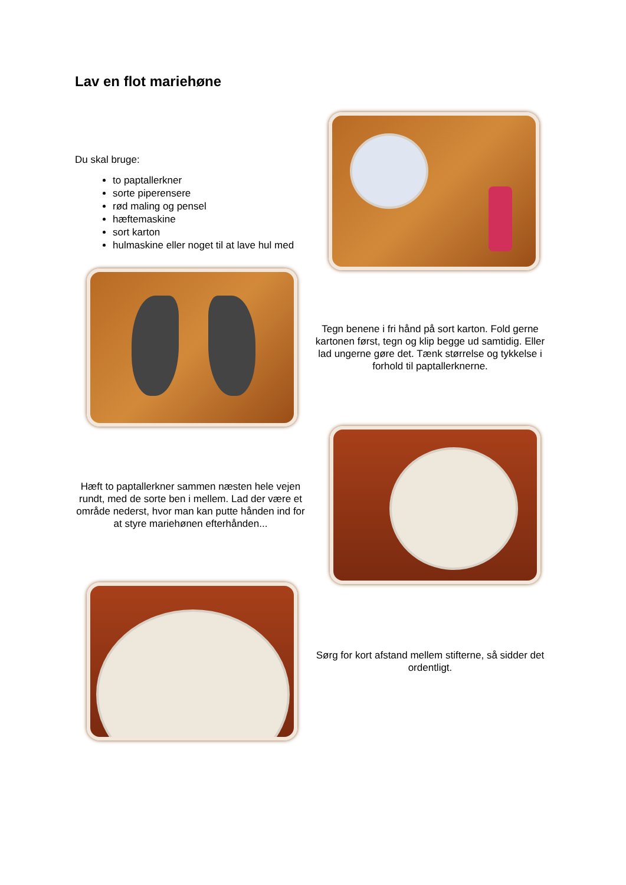Lav en flot mariehøne
Du skal bruge:
to paptallerkner
sorte piperensere
rød maling og pensel
hæftemaskine
sort karton
hulmaskine eller noget til at lave hul med
Tegn benene i fri hånd på sort karton. Fold gerne kartonen først, tegn og klip begge ud samtidig. Eller lad ungerne gøre det. Tænk størrelse og tykkelse i forhold til paptallerknerne.
Hæft to paptallerkner sammen næsten hele vejen rundt, med de sorte ben i mellem. Lad der være et område nederst, hvor man kan putte hånden ind for at styre mariehønen efterhånden...
Sørg for kort afstand mellem stifterne, så sidder det ordentligt.